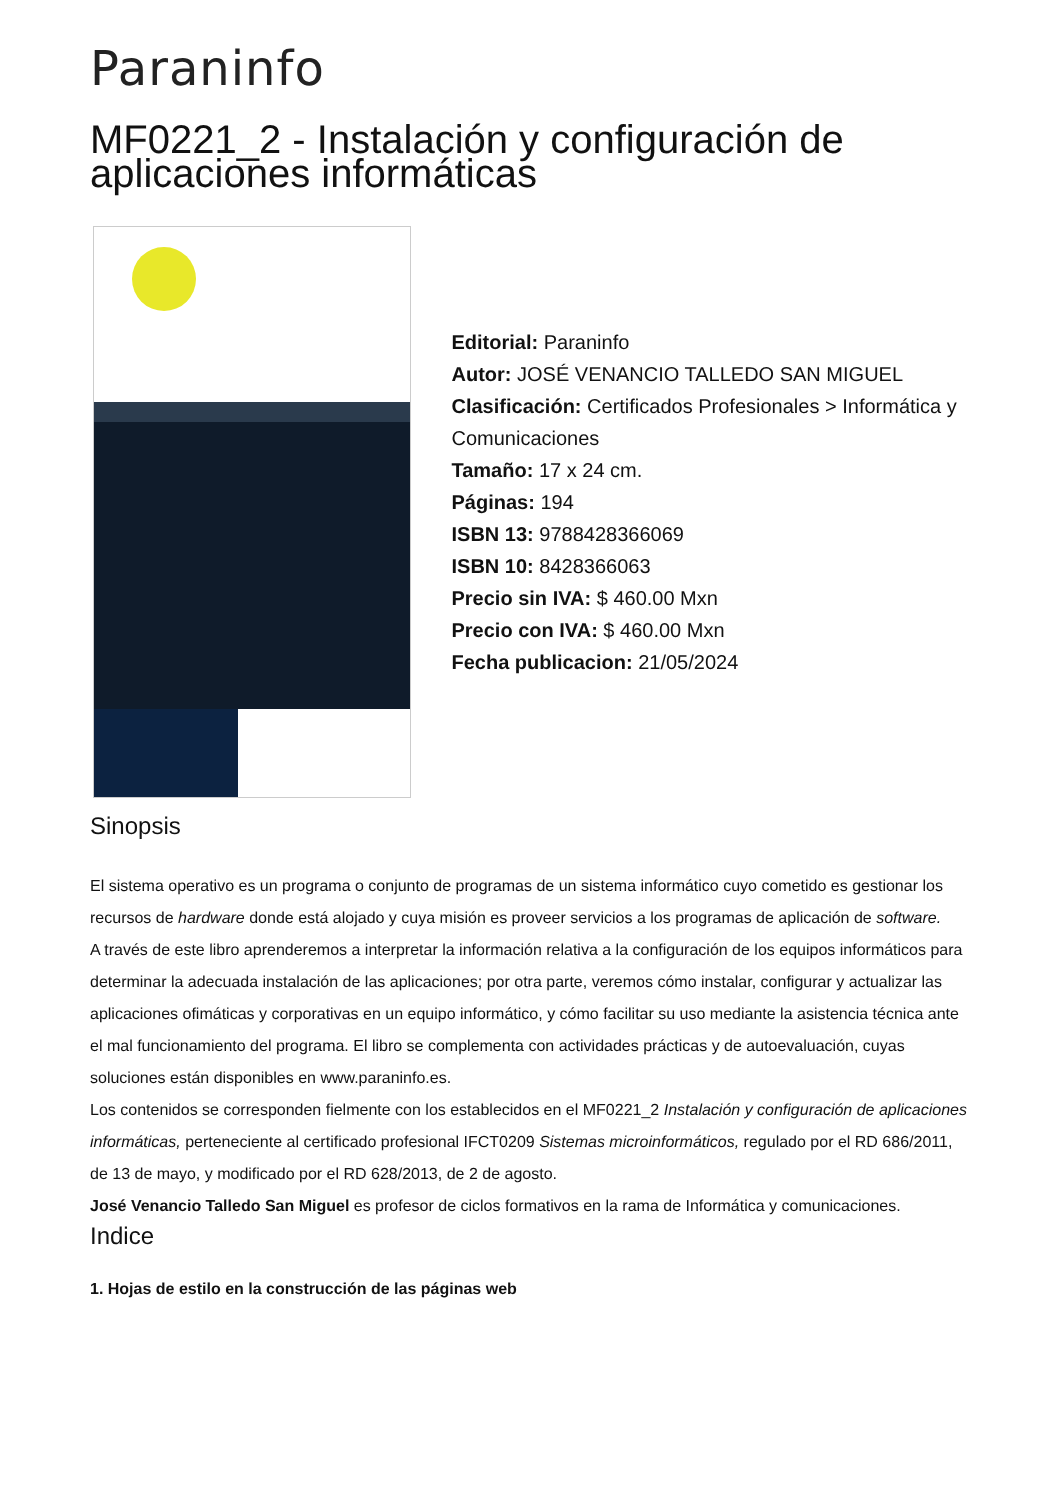Paraninfo
MF0221_2 - Instalación y configuración de aplicaciones informáticas
Editorial: Paraninfo
Autor: JOSÉ VENANCIO TALLEDO SAN MIGUEL
Clasificación: Certificados Profesionales > Informática y Comunicaciones
Tamaño: 17 x 24 cm.
Páginas: 194
ISBN 13: 9788428366069
ISBN 10: 8428366063
Precio sin IVA: $ 460.00 Mxn
Precio con IVA: $ 460.00 Mxn
Fecha publicacion: 21/05/2024
Sinopsis
El sistema operativo es un programa o conjunto de programas de un sistema informático cuyo cometido es gestionar los recursos de hardware donde está alojado y cuya misión es proveer servicios a los programas de aplicación de software.
A través de este libro aprenderemos a interpretar la información relativa a la configuración de los equipos informáticos para determinar la adecuada instalación de las aplicaciones; por otra parte, veremos cómo instalar, configurar y actualizar las aplicaciones ofimáticas y corporativas en un equipo informático, y cómo facilitar su uso mediante la asistencia técnica ante el mal funcionamiento del programa. El libro se complementa con actividades prácticas y de autoevaluación, cuyas soluciones están disponibles en www.paraninfo.es.
Los contenidos se corresponden fielmente con los establecidos en el MF0221_2 Instalación y configuración de aplicaciones informáticas, perteneciente al certificado profesional IFCT0209 Sistemas microinformáticos, regulado por el RD 686/2011, de 13 de mayo, y modificado por el RD 628/2013, de 2 de agosto.
José Venancio Talledo San Miguel es profesor de ciclos formativos en la rama de Informática y comunicaciones.
Indice
1. Hojas de estilo en la construcción de las páginas web